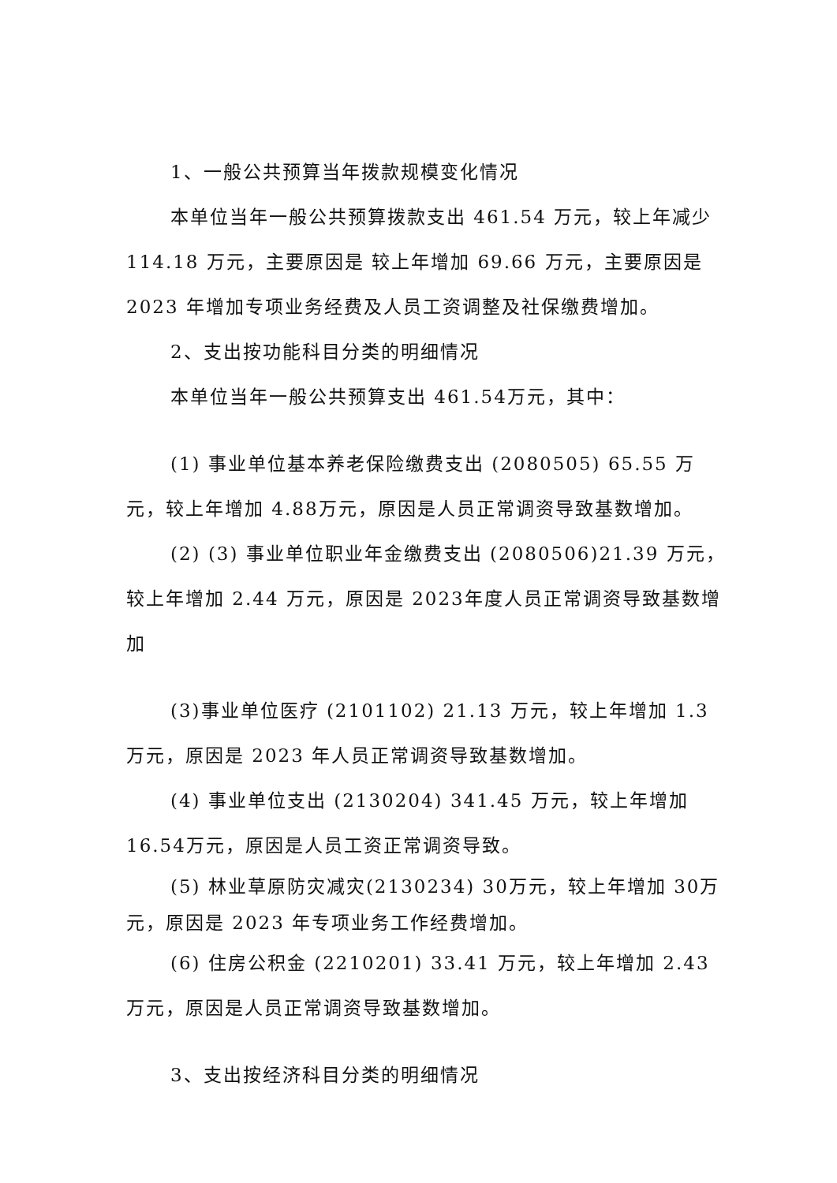1、一般公共预算当年拨款规模变化情况
本单位当年一般公共预算拨款支出 461.54 万元，较上年减少 114.18 万元，主要原因是 较上年增加 69.66 万元，主要原因是2023 年增加专项业务经费及人员工资调整及社保缴费增加。
2、支出按功能科目分类的明细情况
本单位当年一般公共预算支出 461.54万元，其中：
(1) 事业单位基本养老保险缴费支出 (2080505) 65.55 万元，较上年增加 4.88万元，原因是人员正常调资导致基数增加。
(2) (3) 事业单位职业年金缴费支出 (2080506)21.39 万元， 较上年增加 2.44 万元，原因是 2023年度人员正常调资导致基数增加
(3)事业单位医疗 (2101102) 21.13 万元，较上年增加 1.3万元，原因是 2023 年人员正常调资导致基数增加。
(4) 事业单位支出 (2130204) 341.45 万元，较上年增加 16.54万元，原因是人员工资正常调资导致。
(5) 林业草原防灾减灾(2130234) 30万元，较上年增加 30万元，原因是 2023 年专项业务工作经费增加。
(6) 住房公积金 (2210201) 33.41 万元，较上年增加 2.43万元，原因是人员正常调资导致基数增加。
3、支出按经济科目分类的明细情况